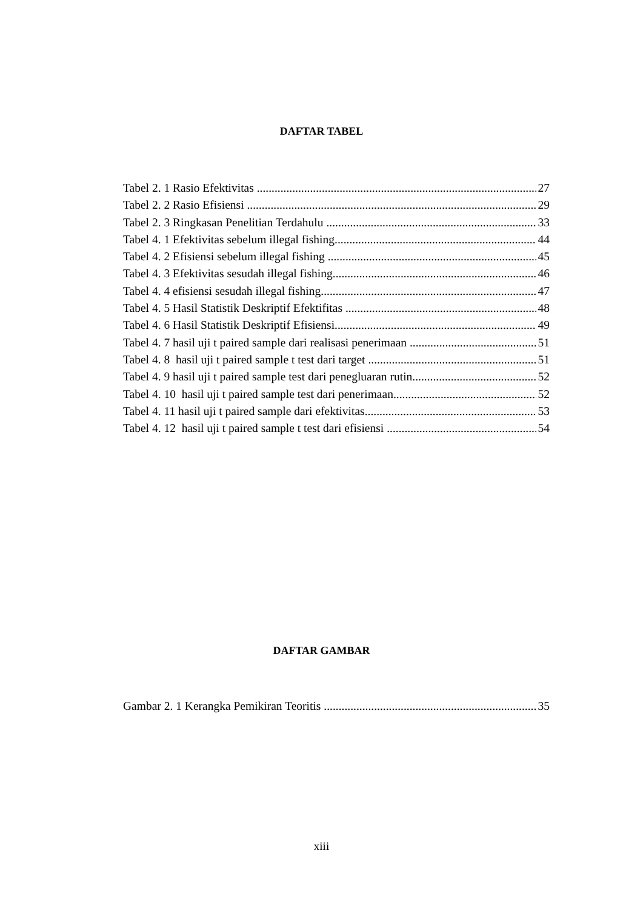DAFTAR TABEL
Tabel 2. 1 Rasio Efektivitas 27
Tabel 2. 2 Rasio Efisiensi 29
Tabel 2. 3 Ringkasan Penelitian Terdahulu 33
Tabel 4. 1 Efektivitas sebelum illegal fishing 44
Tabel 4. 2 Efisiensi sebelum illegal fishing 45
Tabel 4. 3 Efektivitas sesudah illegal fishing 46
Tabel 4. 4 efisiensi sesudah illegal fishing 47
Tabel 4. 5 Hasil Statistik Deskriptif Efektifitas 48
Tabel 4. 6 Hasil Statistik Deskriptif Efisiensi 49
Tabel 4. 7 hasil uji t paired sample dari realisasi penerimaan 51
Tabel 4. 8 hasil uji t paired sample t test dari target 51
Tabel 4. 9 hasil uji t paired sample test dari penegluaran rutin 52
Tabel 4. 10 hasil uji t paired sample test dari penerimaan 52
Tabel 4. 11 hasil uji t paired sample dari efektivitas 53
Tabel 4. 12 hasil uji t paired sample t test dari efisiensi 54
DAFTAR GAMBAR
Gambar 2. 1 Kerangka Pemikiran Teoritis 35
xiii